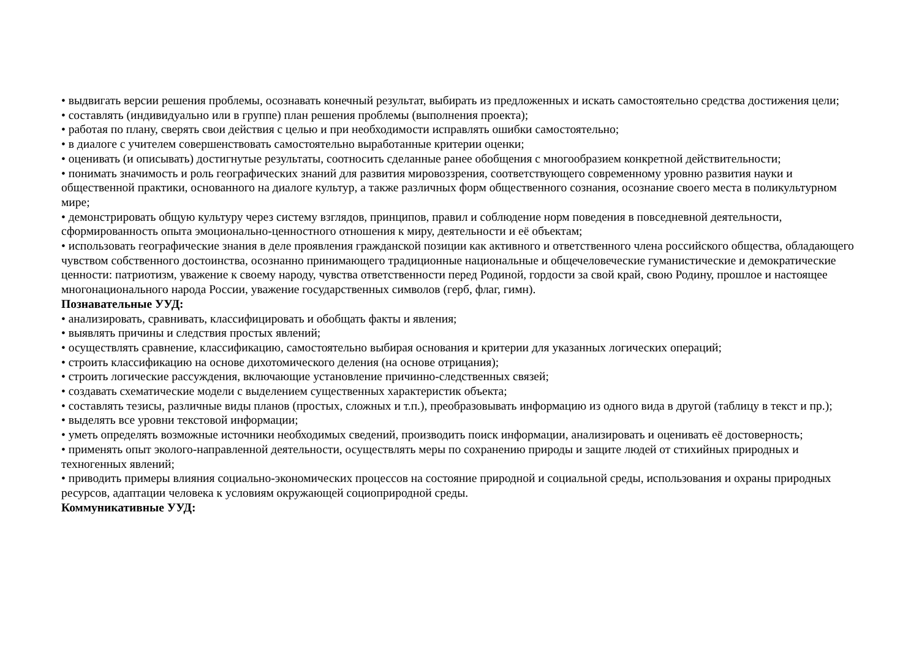• выдвигать версии решения проблемы, осознавать конечный результат, выбирать из предложенных и искать самостоятельно средства достижения цели;
• составлять (индивидуально или в группе) план решения проблемы (выполнения проекта);
• работая по плану, сверять свои действия с целью и при необходимости исправлять ошибки самостоятельно;
• в диалоге с учителем совершенствовать самостоятельно выработанные критерии оценки;
• оценивать (и описывать) достигнутые результаты, соотносить сделанные ранее обобщения с многообразием конкретной действительности;
• понимать значимость и роль географических знаний для развития мировоззрения, соответствующего современному уровню развития науки и общественной практики, основанного на диалоге культур, а также различных форм общественного сознания, осознание своего места в поликультурном мире;
• демонстрировать общую культуру через систему взглядов, принципов, правил и соблюдение норм поведения в повседневной деятельности, сформированность опыта эмоционально-ценностного отношения к миру, деятельности и её объектам;
• использовать географические знания в деле проявления гражданской позиции как активного и ответственного члена российского общества, обладающего чувством собственного достоинства, осознанно принимающего традиционные национальные и общечеловеческие гуманистические и демократические ценности: патриотизм, уважение к своему народу, чувства ответственности перед Родиной, гордости за свой край, свою Родину, прошлое и настоящее многонационального народа России, уважение государственных символов (герб, флаг, гимн).
Познавательные УУД:
• анализировать, сравнивать, классифицировать и обобщать факты и явления;
• выявлять причины и следствия простых явлений;
• осуществлять сравнение, классификацию, самостоятельно выбирая основания и критерии для указанных логических операций;
• строить классификацию на основе дихотомического деления (на основе отрицания);
• строить логические рассуждения, включающие установление причинно-следственных связей;
• создавать схематические модели с выделением существенных характеристик объекта;
• составлять тезисы, различные виды планов (простых, сложных и т.п.), преобразовывать информацию из одного вида в другой (таблицу в текст и пр.);
• выделять все уровни текстовой информации;
• уметь определять возможные источники необходимых сведений, производить поиск информации, анализировать и оценивать её достоверность;
• применять опыт эколого-направленной деятельности, осуществлять меры по сохранению природы и защите людей от стихийных природных и техногенных явлений;
• приводить примеры влияния социально-экономических процессов на состояние природной и социальной среды, использования и охраны природных ресурсов, адаптации человека к условиям окружающей социоприродной среды.
Коммуникативные УУД: